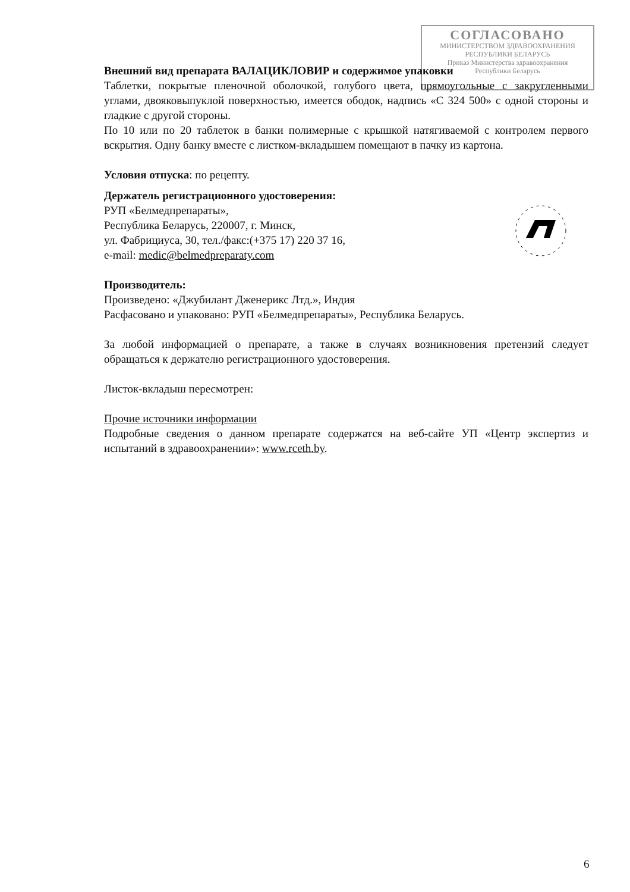СОГЛАСОВАНО
МИНИСТЕРСТВОМ ЗДРАВООХРАНЕНИЯ
РЕСПУБЛИКИ БЕЛАРУСЬ
Приказ Министерства здравоохранения
Республики Беларусь
Внешний вид препарата ВАЛАЦИКЛОВИР и содержимое упаковки
Таблетки, покрытые пленочной оболочкой, голубого цвета, прямоугольные с закругленными углами, двояковыпуклой поверхностью, имеется ободок, надпись «С 324 500» с одной стороны и гладкие с другой стороны.
По 10 или по 20 таблеток в банки полимерные с крышкой натягиваемой с контролем первого вскрытия. Одну банку вместе с листком-вкладышем помещают в пачку из картона.
Условия отпуска: по рецепту.
Держатель регистрационного удостоверения:
РУП «Белмедпрепараты»,
Республика Беларусь, 220007, г. Минск,
ул. Фабрициуса, 30, тел./факс:(+375 17) 220 37 16,
e-mail: medic@belmedpreparaty.com
Производитель:
Произведено: «Джубилант Дженерикс Лтд.», Индия
Расфасовано и упаковано: РУП «Белмедпрепараты», Республика Беларусь.
За любой информацией о препарате, а также в случаях возникновения претензий следует обращаться к держателю регистрационного удостоверения.
Листок-вкладыш пересмотрен:
Прочие источники информации
Подробные сведения о данном препарате содержатся на веб-сайте УП «Центр экспертиз и испытаний в здравоохранении»: www.rceth.by.
6